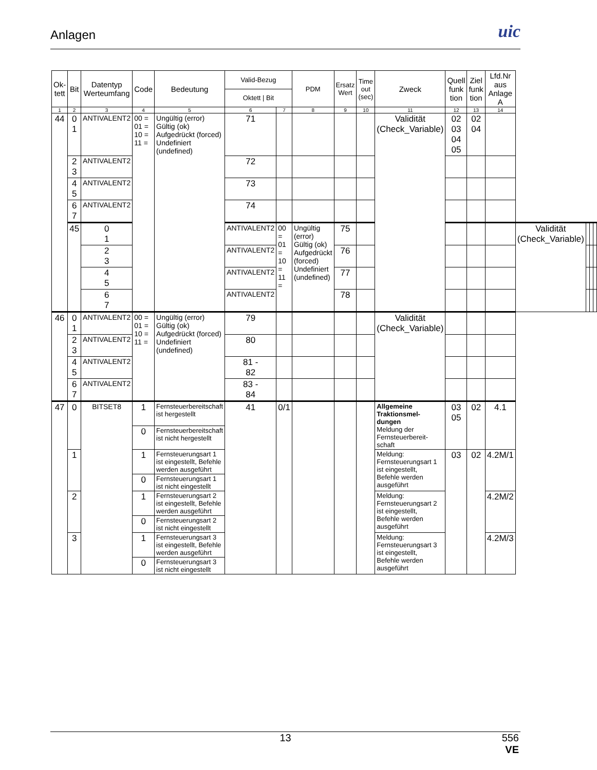Anlagen
uic
| Ok-tett | Bit | Datentyp Werteumfang | Code | Bedeutung | Valid-Bezug | | PDM | Ersatz Wert | Time out (sec) | Zweck | Quell funk tion | Ziel funk tion | Lfd.Nr aus Anlage A | | | | |
| --- | --- | --- | --- | --- | --- | --- | --- | --- | --- | --- | --- | --- | --- | --- | --- | --- | --- |
| | | | | | Oktett / Bit | | | | | | | | | | | | |
| 1 | 2 | 3 | 4 | 5 | 6 | 7 | 8 | 9 | 10 | 11 | 12 | 13 | 14 | | | | |
| 44 | 0 1 | ANTIVALENT2 | 00 = 01 = 10 = 11 = | Ungültig (error) Gültig (ok) Aufgedrückt (forced) Undefiniert (undefined) | 71 | | | | | Validität (Check_Variable) | 02 03 04 05 | 02 04 | | | | | |
| | 2 3 | ANTIVALENT2 | | | 72 | | | | | | | | | | | | |
| | 4 5 | ANTIVALENT2 | | | 73 | | | | | | | | | | | | |
| | 6 7 | ANTIVALENT2 | | | 74 | | | | | | | | | | | | |
| | 45 | 0 1 | | | ANTIVALENT2 | 00 = 01 = 10 = 11 = | Ungültig (error) Gültig (ok) Aufgedrückt (forced) Undefiniert (undefined) | 75 | | | | | | Validität (Check_Variable) | | | |
| | | 2 3 | | | ANTIVALENT2 | | | 76 | | | | | | | | | |
| | | 4 5 | | | ANTIVALENT2 | | | 77 | | | | | | | | | |
| | | 6 7 | | | ANTIVALENT2 | | | 78 | | | | | | | | | |
| 46 | 0 1 | ANTIVALENT2 | 00 = 01 = 10 = 11 = | Ungültig (error) Gültig (ok) Aufgedrückt (forced) Undefiniert (undefined) | 79 | | | | | Validität (Check_Variable) | | | | | | | |
| | 2 3 | ANTIVALENT2 | | | 80 | | | | | | | | | | | | |
| | 4 5 | ANTIVALENT2 | | | 81 - 82 | | | | | | | | | | | | |
| | 6 7 | ANTIVALENT2 | | | 83 - 84 | | | | | | | | | | | | |
| 47 | 0 | BITSET8 | 1 | Fernsteuerbereitschaft ist hergestellt | 41 | 0/1 | | | | Allgemeine Traktionsmel-dungen Meldung der Fernsteuerbereit-schaft | 03 05 | 02 | 4.1 | | | | |
| | | | 0 | Fernsteuerbereitschaft ist nicht hergestellt | | | | | | | | | | | | | |
| | 1 | | 1 | Fernsteuerungsart 1 ist eingestellt, Befehle werden ausgeführt | | | | | | Meldung: Fernsteuerungsart 1 ist eingestellt, Befehle werden ausgeführt | 03 | 02 | 4.2M/1 | | | | |
| | | | 0 | Fernsteuerungsart 1 ist nicht eingestellt | | | | | | | | | | | | | |
| | 2 | | 1 | Fernsteuerungsart 2 ist eingestellt, Befehle werden ausgeführt | | | | | | Meldung: Fernsteuerungsart 2 ist eingestellt, Befehle werden ausgeführt | | | 4.2M/2 | | | | |
| | | | 0 | Fernsteuerungsart 2 ist nicht eingestellt | | | | | | | | | | | | | |
| | 3 | | 1 | Fernsteuerungsart 3 ist eingestellt, Befehle werden ausgeführt | | | | | | Meldung: Fernsteuerungsart 3 ist eingestellt, Befehle werden ausgeführt | | | 4.2M/3 | | | | |
| | | | 0 | Fernsteuerungsart 3 ist nicht eingestellt | | | | | | | | | | | | | |
13
556
VE